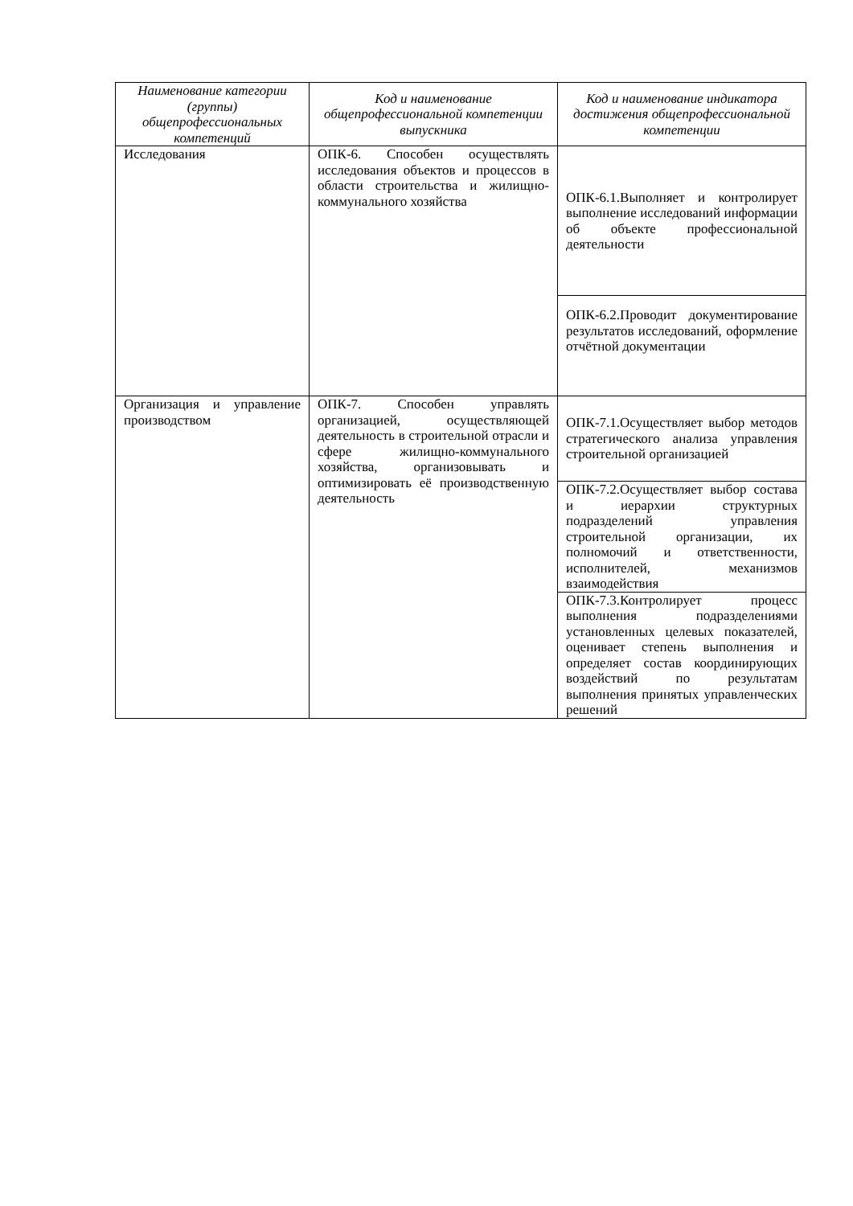| Наименование категории (группы) общепрофессиональных компетенций | Код и наименование общепрофессиональной компетенции выпускника | Код и наименование индикатора достижения общепрофессиональной компетенции |
| --- | --- | --- |
| Исследования | ОПК-6. Способен осуществлять исследования объектов и процессов в области строительства и жилищно-коммунального хозяйства | ОПК-6.1.Выполняет и контролирует выполнение исследований информации об объекте профессиональной деятельности |
| | | ОПК-6.2.Проводит документирование результатов исследований, оформление отчётной документации |
| Организация и управление производством | ОПК-7. Способен управлять организацией, осуществляющей деятельность в строительной отрасли и сфере жилищно-коммунального хозяйства, организовывать и оптимизировать её производственную деятельность | ОПК-7.1.Осуществляет выбор методов стратегического анализа управления строительной организацией |
| | | ОПК-7.2.Осуществляет выбор состава и иерархии структурных подразделений управления строительной организации, их полномочий и ответственности, исполнителей, механизмов взаимодействия |
| | | ОПК-7.3.Контролирует процесс выполнения подразделениями установленных целевых показателей, оценивает степень выполнения и определяет состав координирующих воздействий по результатам выполнения принятых управленческих решений |